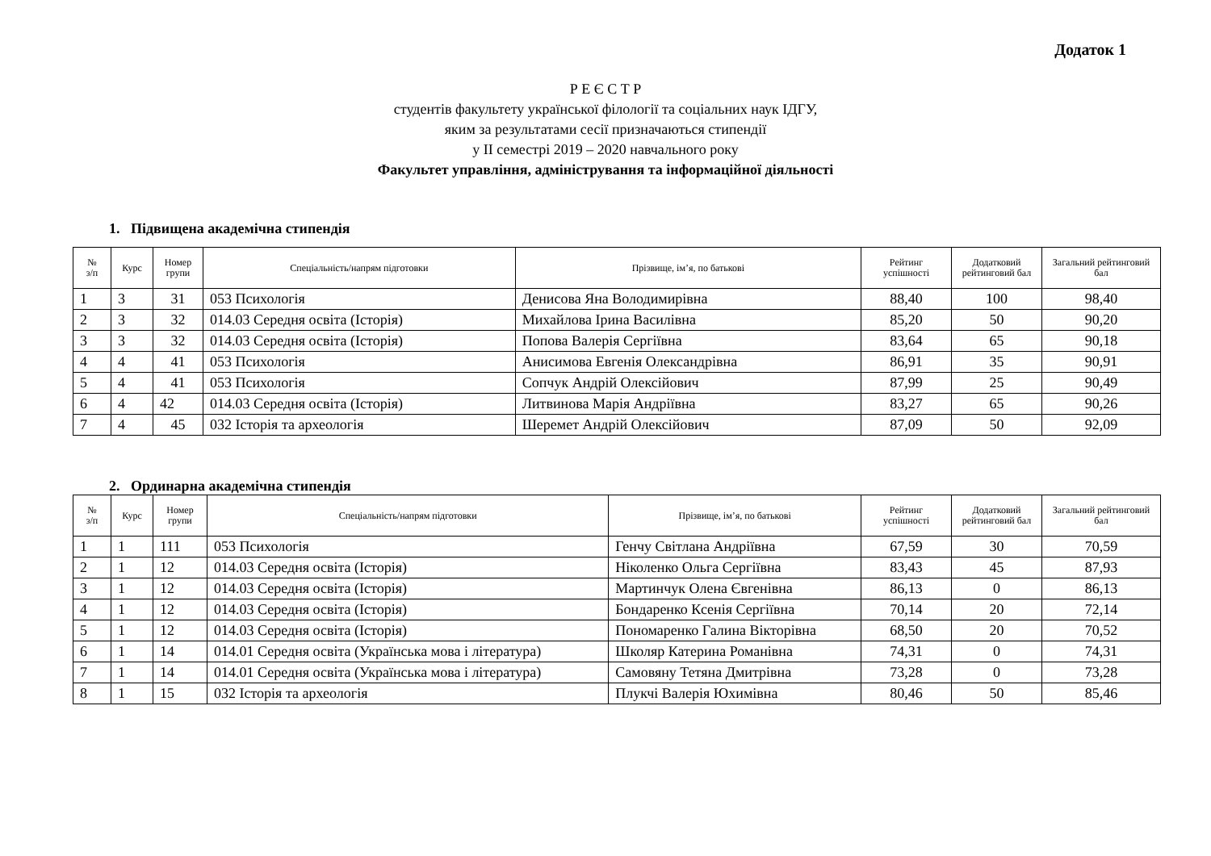Додаток 1
Р Е Є С Т Р
студентів факультету української філології та соціальних наук ІДГУ,
яким за результатами сесії призначаються стипендії
у ІІ семестрі 2019 – 2020 навчального року
Факультет управління, адміністрування та інформаційної діяльності
1. Підвищена академічна стипендія
| № з/п | Курс | Номер групи | Спеціальність/напрям підготовки | Прізвище, ім’я, по батькові | Рейтинг успішності | Додатковий рейтинговий бал | Загальний рейтинговий бал |
| --- | --- | --- | --- | --- | --- | --- | --- |
| 1 | 3 | 31 | 053 Психологія | Денисова Яна Володимирівна | 88,40 | 100 | 98,40 |
| 2 | 3 | 32 | 014.03 Середня освіта (Історія) | Михайлова Ірина Василівна | 85,20 | 50 | 90,20 |
| 3 | 3 | 32 | 014.03 Середня освіта (Історія) | Попова Валерія Сергіївна | 83,64 | 65 | 90,18 |
| 4 | 4 | 41 | 053 Психологія | Анисимова Евгенія Олександрівна | 86,91 | 35 | 90,91 |
| 5 | 4 | 41 | 053 Психологія | Сопчук Андрій Олексійович | 87,99 | 25 | 90,49 |
| 6 | 4 | 42 | 014.03 Середня освіта (Історія) | Литвинова Марія Андріївна | 83,27 | 65 | 90,26 |
| 7 | 4 | 45 | 032 Історія та археологія | Шеремет Андрій Олексійович | 87,09 | 50 | 92,09 |
2. Ординарна академічна стипендія
| № з/п | Курс | Номер групи | Спеціальність/напрям підготовки | Прізвище, ім’я, по батькові | Рейтинг успішності | Додатковий рейтинговий бал | Загальний рейтинговий бал |
| --- | --- | --- | --- | --- | --- | --- | --- |
| 1 | 1 | 111 | 053 Психологія | Генчу Світлана Андріївна | 67,59 | 30 | 70,59 |
| 2 | 1 | 12 | 014.03 Середня освіта (Історія) | Ніколенко Ольга Сергіївна | 83,43 | 45 | 87,93 |
| 3 | 1 | 12 | 014.03 Середня освіта (Історія) | Мартинчук Олена Євгенівна | 86,13 | 0 | 86,13 |
| 4 | 1 | 12 | 014.03 Середня освіта (Історія) | Бондаренко Ксенія Сергіївна | 70,14 | 20 | 72,14 |
| 5 | 1 | 12 | 014.03 Середня освіта (Історія) | Пономаренко Галина Вікторівна | 68,50 | 20 | 70,52 |
| 6 | 1 | 14 | 014.01 Середня освіта (Українська мова і література) | Школяр Катерина Романівна | 74,31 | 0 | 74,31 |
| 7 | 1 | 14 | 014.01 Середня освіта (Українська мова і література) | Самовяну Тетяна Дмитрівна | 73,28 | 0 | 73,28 |
| 8 | 1 | 15 | 032 Історія та археологія | Плукчі Валерія Юхимівна | 80,46 | 50 | 85,46 |